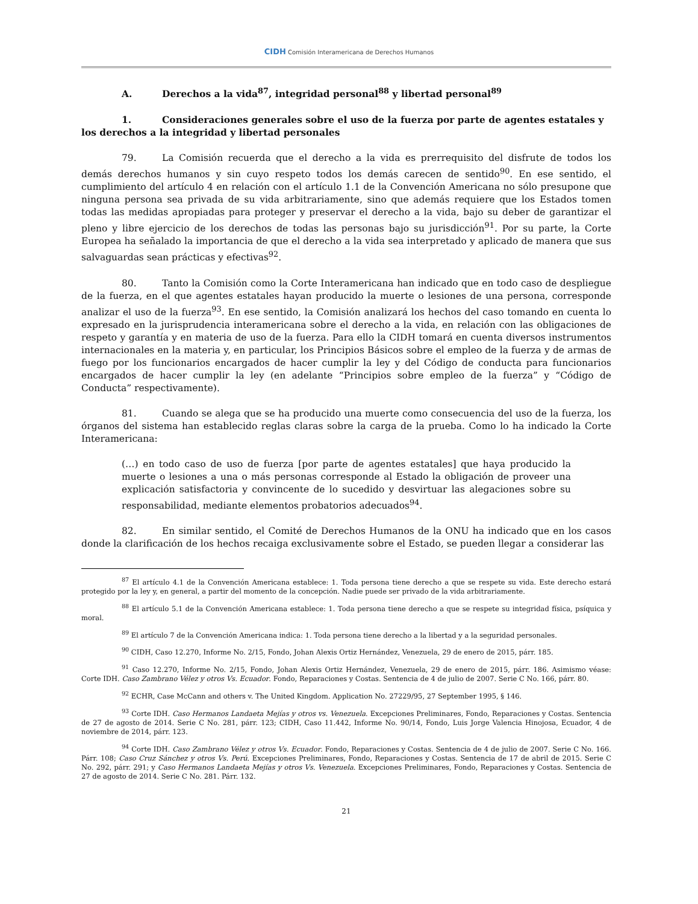CIDH Comisión Interamericana de Derechos Humanos
A. Derechos a la vida<sup>87</sup>, integridad personal<sup>88</sup> y libertad personal<sup>89</sup>
1. Consideraciones generales sobre el uso de la fuerza por parte de agentes estatales y los derechos a la integridad y libertad personales
79. La Comisión recuerda que el derecho a la vida es prerrequisito del disfrute de todos los demás derechos humanos y sin cuyo respeto todos los demás carecen de sentido<sup>90</sup>. En ese sentido, el cumplimiento del artículo 4 en relación con el artículo 1.1 de la Convención Americana no sólo presupone que ninguna persona sea privada de su vida arbitrariamente, sino que además requiere que los Estados tomen todas las medidas apropiadas para proteger y preservar el derecho a la vida, bajo su deber de garantizar el pleno y libre ejercicio de los derechos de todas las personas bajo su jurisdicción<sup>91</sup>. Por su parte, la Corte Europea ha señalado la importancia de que el derecho a la vida sea interpretado y aplicado de manera que sus salvaguardas sean prácticas y efectivas<sup>92</sup>.
80. Tanto la Comisión como la Corte Interamericana han indicado que en todo caso de despliegue de la fuerza, en el que agentes estatales hayan producido la muerte o lesiones de una persona, corresponde analizar el uso de la fuerza<sup>93</sup>. En ese sentido, la Comisión analizará los hechos del caso tomando en cuenta lo expresado en la jurisprudencia interamericana sobre el derecho a la vida, en relación con las obligaciones de respeto y garantía y en materia de uso de la fuerza. Para ello la CIDH tomará en cuenta diversos instrumentos internacionales en la materia y, en particular, los Principios Básicos sobre el empleo de la fuerza y de armas de fuego por los funcionarios encargados de hacer cumplir la ley y del Código de conducta para funcionarios encargados de hacer cumplir la ley (en adelante “Principios sobre empleo de la fuerza” y “Código de Conducta” respectivamente).
81. Cuando se alega que se ha producido una muerte como consecuencia del uso de la fuerza, los órganos del sistema han establecido reglas claras sobre la carga de la prueba. Como lo ha indicado la Corte Interamericana:
(…) en todo caso de uso de fuerza [por parte de agentes estatales] que haya producido la muerte o lesiones a una o más personas corresponde al Estado la obligación de proveer una explicación satisfactoria y convincente de lo sucedido y desvirtuar las alegaciones sobre su responsabilidad, mediante elementos probatorios adecuados<sup>94</sup>.
82. En similar sentido, el Comité de Derechos Humanos de la ONU ha indicado que en los casos donde la clarificación de los hechos recaiga exclusivamente sobre el Estado, se pueden llegar a considerar las
<sup>87</sup> El artículo 4.1 de la Convención Americana establece: 1. Toda persona tiene derecho a que se respete su vida. Este derecho estará protegido por la ley y, en general, a partir del momento de la concepción. Nadie puede ser privado de la vida arbitrariamente.
<sup>88</sup> El artículo 5.1 de la Convención Americana establece: 1. Toda persona tiene derecho a que se respete su integridad física, psíquica y moral.
<sup>89</sup> El artículo 7 de la Convención Americana indica: 1. Toda persona tiene derecho a la libertad y a la seguridad personales.
<sup>90</sup> CIDH, Caso 12.270, Informe No. 2/15, Fondo, Johan Alexis Ortiz Hernández, Venezuela, 29 de enero de 2015, párr. 185.
<sup>91</sup> Caso 12.270, Informe No. 2/15, Fondo, Johan Alexis Ortiz Hernández, Venezuela, 29 de enero de 2015, párr. 186. Asimismo véase: Corte IDH. Caso Zambrano Vélez y otros Vs. Ecuador. Fondo, Reparaciones y Costas. Sentencia de 4 de julio de 2007. Serie C No. 166, párr. 80.
<sup>92</sup> ECHR, Case McCann and others v. The United Kingdom. Application No. 27229/95, 27 September 1995, § 146.
<sup>93</sup> Corte IDH. Caso Hermanos Landaeta Mejías y otros vs. Venezuela. Excepciones Preliminares, Fondo, Reparaciones y Costas. Sentencia de 27 de agosto de 2014. Serie C No. 281, párr. 123; CIDH, Caso 11.442, Informe No. 90/14, Fondo, Luis Jorge Valencia Hinojosa, Ecuador, 4 de noviembre de 2014, párr. 123.
<sup>94</sup> Corte IDH. Caso Zambrano Vélez y otros Vs. Ecuador. Fondo, Reparaciones y Costas. Sentencia de 4 de julio de 2007. Serie C No. 166. Párr. 108; Caso Cruz Sánchez y otros Vs. Perú. Excepciones Preliminares, Fondo, Reparaciones y Costas. Sentencia de 17 de abril de 2015. Serie C No. 292, párr. 291; y Caso Hermanos Landaeta Mejías y otros Vs. Venezuela. Excepciones Preliminares, Fondo, Reparaciones y Costas. Sentencia de 27 de agosto de 2014. Serie C No. 281. Párr. 132.
21